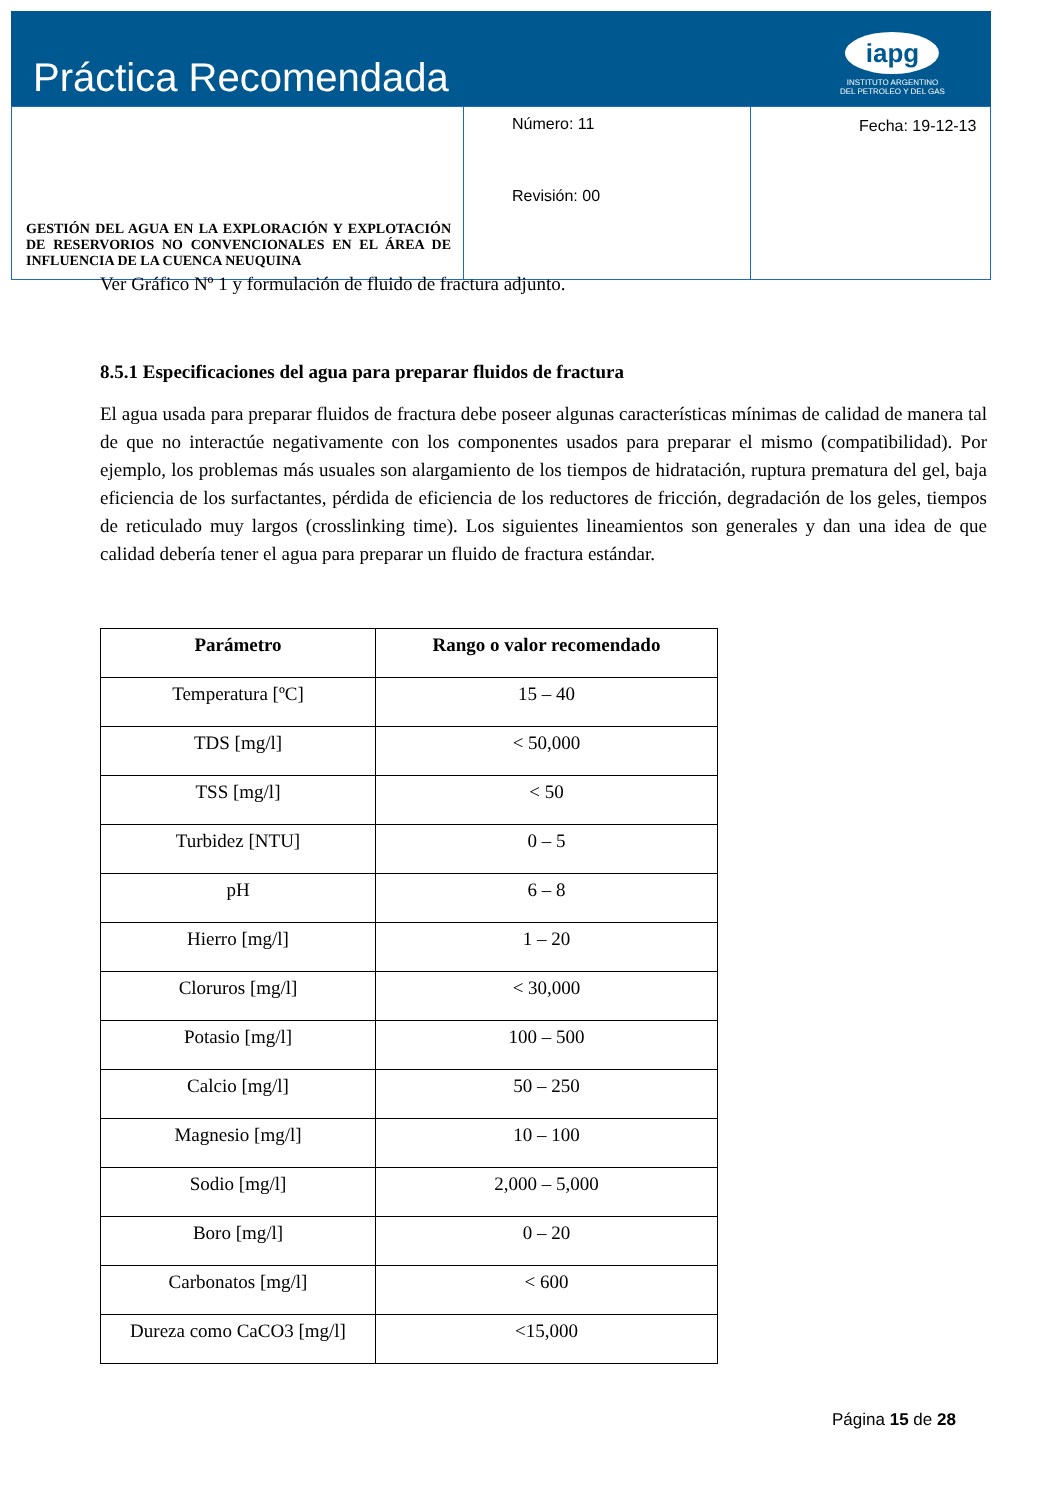Práctica Recomendada
iapg
INSTITUTO ARGENTINO
DEL PETROLEO Y DEL GAS
| GESTIÓN DEL AGUA EN LA EXPLORACIÓN Y EXPLOTACIÓN DE RESERVORIOS NO CONVENCIONALES EN EL ÁREA DE INFLUENCIA DE LA CUENCA NEUQUINA | Número: 11 Revisión: 00 | Fecha: 19-12-13 |
Ver Gráfico Nº 1 y formulación de fluido de fractura adjunto.
8.5.1 Especificaciones del agua para preparar fluidos de fractura
El agua usada para preparar fluidos de fractura debe poseer algunas características mínimas de calidad de manera tal de que no interactúe negativamente con los componentes usados para preparar el mismo (compatibilidad). Por ejemplo, los problemas más usuales son alargamiento de los tiempos de hidratación, ruptura prematura del gel, baja eficiencia de los surfactantes, pérdida de eficiencia de los reductores de fricción, degradación de los geles, tiempos de reticulado muy largos (crosslinking time). Los siguientes lineamientos son generales y dan una idea de que calidad debería tener el agua para preparar un fluido de fractura estándar.
| Parámetro | Rango o valor recomendado |
| --- | --- |
| Temperatura [ºC] | 15 – 40 |
| TDS [mg/l] | < 50,000 |
| TSS [mg/l] | < 50 |
| Turbidez [NTU] | 0 – 5 |
| pH | 6 – 8 |
| Hierro [mg/l] | 1 – 20 |
| Cloruros [mg/l] | < 30,000 |
| Potasio [mg/l] | 100 – 500 |
| Calcio [mg/l] | 50 – 250 |
| Magnesio [mg/l] | 10 – 100 |
| Sodio [mg/l] | 2,000 – 5,000 |
| Boro [mg/l] | 0 – 20 |
| Carbonatos [mg/l] | < 600 |
| Dureza como CaCO3 [mg/l] | <15,000 |
Página 15 de 28